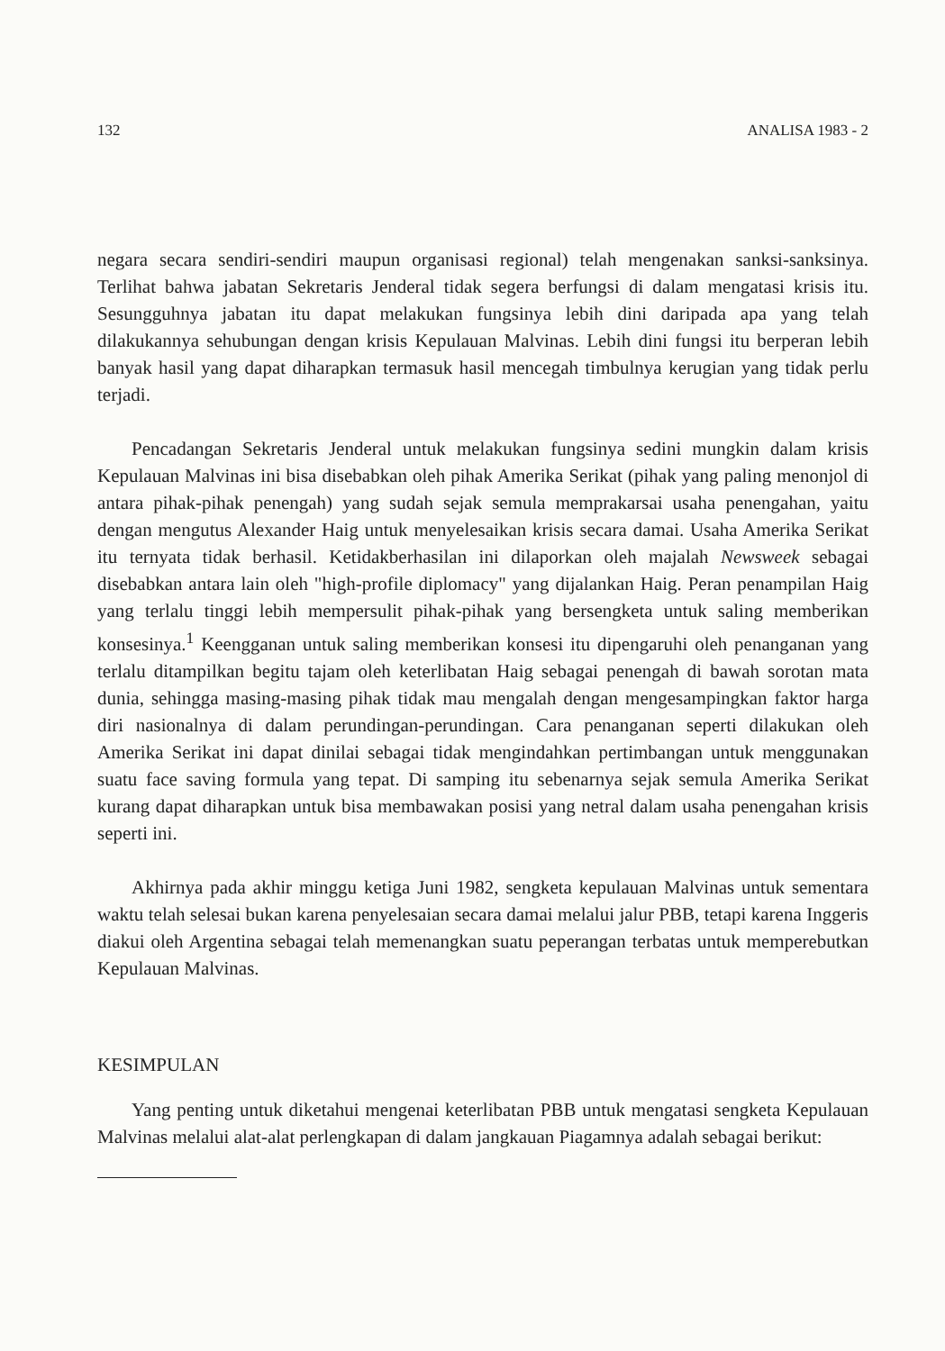132 ANALISA 1983 - 2
negara secara sendiri-sendiri maupun organisasi regional) telah mengenakan sanksi-sanksinya. Terlihat bahwa jabatan Sekretaris Jenderal tidak segera berfungsi di dalam mengatasi krisis itu. Sesungguhnya jabatan itu dapat melakukan fungsinya lebih dini daripada apa yang telah dilakukannya sehubungan dengan krisis Kepulauan Malvinas. Lebih dini fungsi itu berperan lebih banyak hasil yang dapat diharapkan termasuk hasil mencegah timbulnya kerugian yang tidak perlu terjadi.
Pencadangan Sekretaris Jenderal untuk melakukan fungsinya sedini mungkin dalam krisis Kepulauan Malvinas ini bisa disebabkan oleh pihak Amerika Serikat (pihak yang paling menonjol di antara pihak-pihak penengah) yang sudah sejak semula memprakarsai usaha penengahan, yaitu dengan mengutus Alexander Haig untuk menyelesaikan krisis secara damai. Usaha Amerika Serikat itu ternyata tidak berhasil. Ketidakberhasilan ini dilaporkan oleh majalah Newsweek sebagai disebabkan antara lain oleh "high-profile diplomacy" yang dijalankan Haig. Peran penampilan Haig yang terlalu tinggi lebih mempersulit pihak-pihak yang bersengketa untuk saling memberikan konsesinya.<sup>1</sup> Keengganan untuk saling memberikan konsesi itu dipengaruhi oleh penanganan yang terlalu ditampilkan begitu tajam oleh keterlibatan Haig sebagai penengah di bawah sorotan mata dunia, sehingga masing-masing pihak tidak mau mengalah dengan mengesampingkan faktor harga diri nasionalnya di dalam perundingan-perundingan. Cara penanganan seperti dilakukan oleh Amerika Serikat ini dapat dinilai sebagai tidak mengindahkan pertimbangan untuk menggunakan suatu face saving formula yang tepat. Di samping itu sebenarnya sejak semula Amerika Serikat kurang dapat diharapkan untuk bisa membawakan posisi yang netral dalam usaha penengahan krisis seperti ini.
Akhirnya pada akhir minggu ketiga Juni 1982, sengketa kepulauan Malvinas untuk sementara waktu telah selesai bukan karena penyelesaian secara damai melalui jalur PBB, tetapi karena Inggeris diakui oleh Argentina sebagai telah memenangkan suatu peperangan terbatas untuk memperebutkan Kepulauan Malvinas.
KESIMPULAN
Yang penting untuk diketahui mengenai keterlibatan PBB untuk mengatasi sengketa Kepulauan Malvinas melalui alat-alat perlengkapan di dalam jangkauan Piagamnya adalah sebagai berikut: